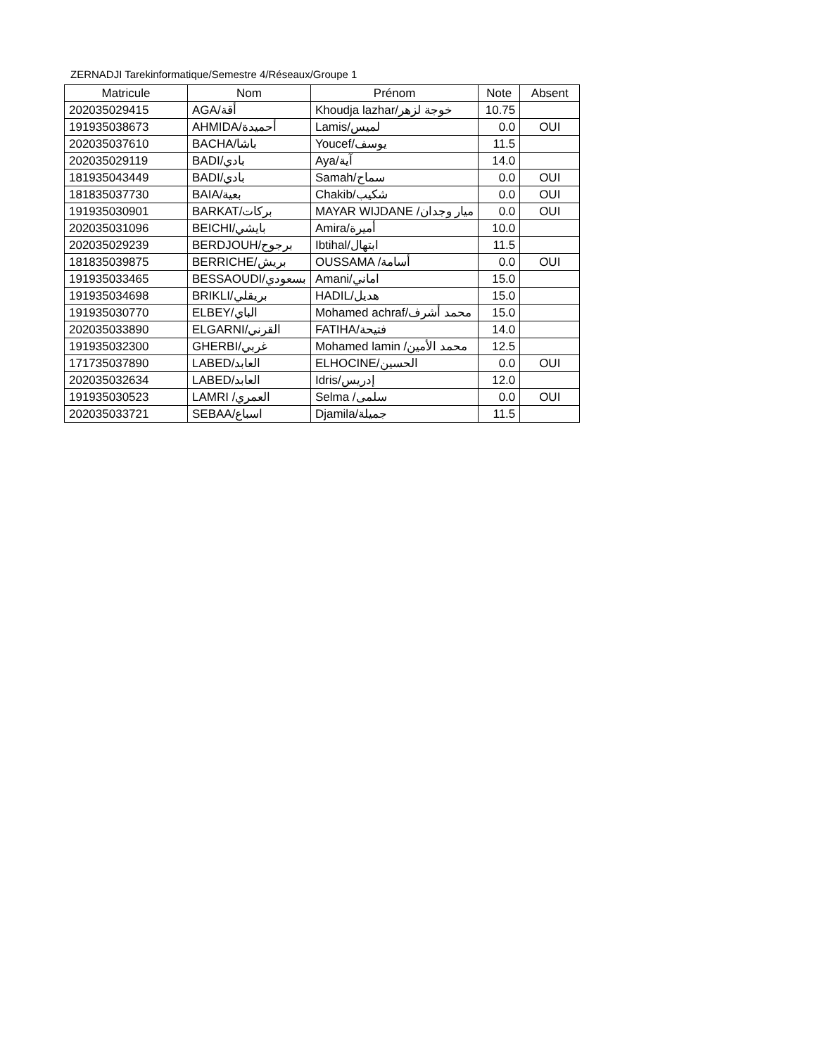ZERNADJI Tarekinformatique/Semestre 4/Réseaux/Groupe 1
| Matricule | Nom | Prénom | Note | Absent |
| --- | --- | --- | --- | --- |
| 202035029415 | AGA/أقة | Khoudja lazhar/خوجة لزهر | 10.75 | |
| 191935038673 | AHMIDA/أحميدة | Lamis/لميس | 0.0 | OUI |
| 202035037610 | BACHA/باشا | Youcef/يوسف | 11.5 | |
| 202035029119 | BADI/بادي | Aya/آية | 14.0 | |
| 181935043449 | BADI/بادي | Samah/سماح | 0.0 | OUI |
| 181835037730 | BAIA/بعية | Chakib/شكيب | 0.0 | OUI |
| 191935030901 | BARKAT/بركات | MAYAR WIJDANE /ميار وجدان | 0.0 | OUI |
| 202035031096 | BEICHI/بايشي | Amira/أميرة | 10.0 | |
| 202035029239 | BERDJOUH/برجوح | Ibtihal/ابتهال | 11.5 | |
| 181835039875 | BERRICHE/بريش | OUSSAMA /أسامة | 0.0 | OUI |
| 191935033465 | BESSAOUDI/بسعودي | Amani/اماني | 15.0 | |
| 191935034698 | BRIKLI/بريقلي | HADIL/هديل | 15.0 | |
| 191935030770 | ELBEY/الباي | Mohamed achraf/محمد أشرف | 15.0 | |
| 202035033890 | ELGARNI/القرني | FATIHA/فتيحة | 14.0 | |
| 191935032300 | GHERBI/غربي | Mohamed lamin /محمد الأمين | 12.5 | |
| 171735037890 | LABED/العابد | ELHOCINE/الحسين | 0.0 | OUI |
| 202035032634 | LABED/العابد | Idris/إدريس | 12.0 | |
| 191935030523 | LAMRI /العمري | Selma /سلمى | 0.0 | OUI |
| 202035033721 | SEBAA/اسباع | Djamila/جميلة | 11.5 | |